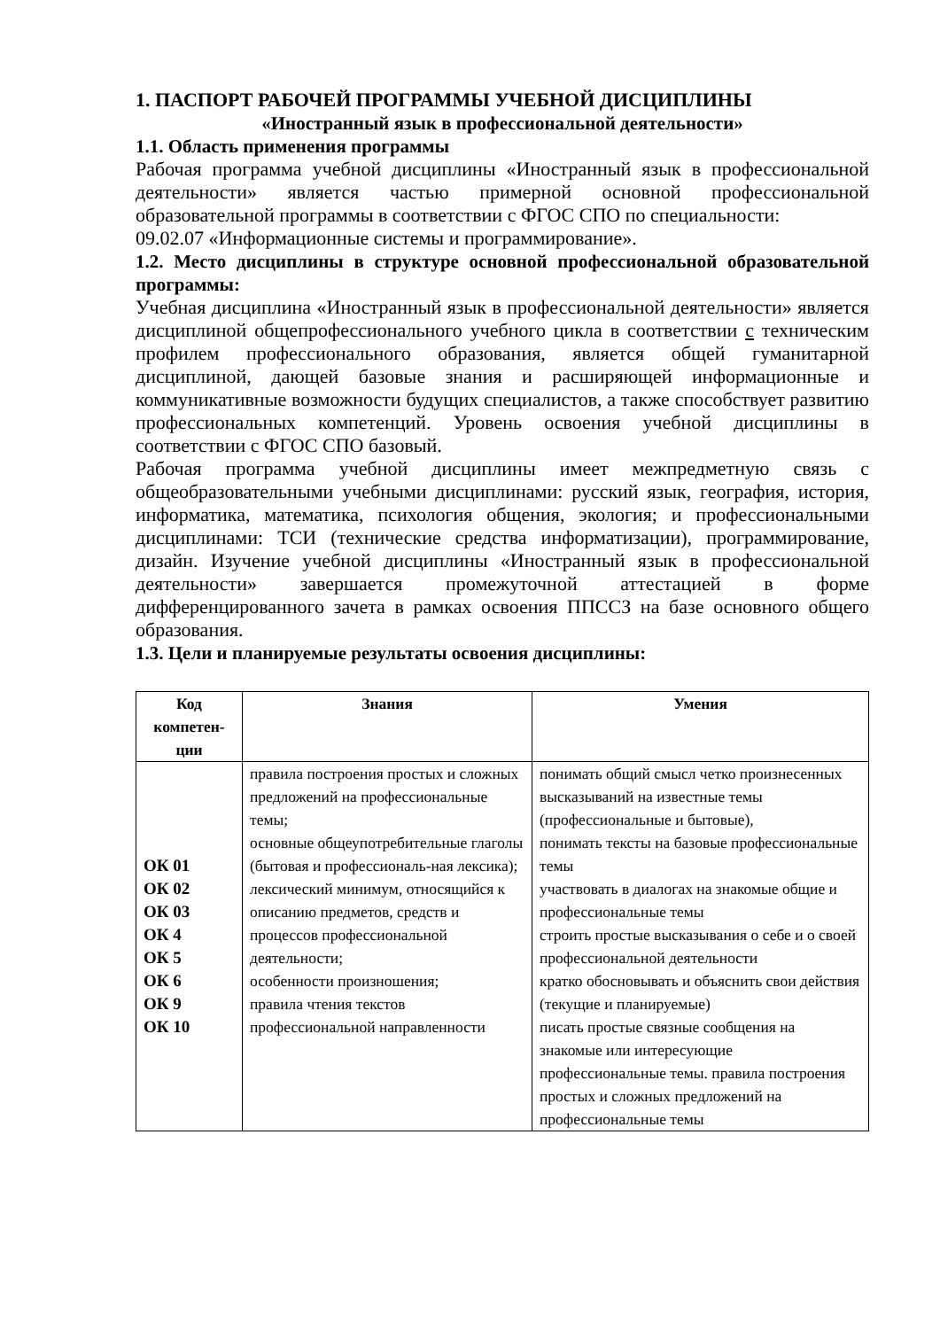1. ПАСПОРТ РАБОЧЕЙ ПРОГРАММЫ УЧЕБНОЙ ДИСЦИПЛИНЫ
«Иностранный язык в профессиональной деятельности»
1.1. Область применения программы
Рабочая программа учебной дисциплины «Иностранный язык в профессиональной деятельности» является частью примерной основной профессиональной образовательной программы в соответствии с ФГОС СПО по специальности:
09.02.07 «Информационные системы и программирование».
1.2. Место дисциплины в структуре основной профессиональной образовательной программы:
Учебная дисциплина «Иностранный язык в профессиональной деятельности» является дисциплиной общепрофессионального учебного цикла в соответствии с техническим профилем профессионального образования, является общей гуманитарной дисциплиной, дающей базовые знания и расширяющей информационные и коммуникативные возможности будущих специалистов, а также способствует развитию профессиональных компетенций. Уровень освоения учебной дисциплины в соответствии с ФГОС СПО базовый.
Рабочая программа учебной дисциплины имеет межпредметную связь с общеобразовательными учебными дисциплинами: русский язык, география, история, информатика, математика, психология общения, экология; и профессиональными дисциплинами: ТСИ (технические средства информатизации), программирование, дизайн. Изучение учебной дисциплины «Иностранный язык в профессиональной деятельности» завершается промежуточной аттестацией в форме дифференцированного зачета в рамках освоения ППССЗ на базе основного общего образования.
1.3. Цели и планируемые результаты освоения дисциплины:
| Код компетен-ции | Знания | Умения |
| --- | --- | --- |
| ОК 01 ОК 02 ОК 03 ОК 4 ОК 5 ОК 6 ОК 9 ОК 10 | правила построения простых и сложных предложений на профессиональные темы; основные общеупотребительные глаголы (бытовая и профессиональ-ная лексика); лексический минимум, относящийся к описанию предметов, средств и процессов профессиональной деятельности; особенности произношения; правила чтения текстов профессиональной направленности | понимать общий смысл четко произнесенных высказываний на известные темы (профессиональные и бытовые), понимать тексты на базовые профессиональные темы участвовать в диалогах на знакомые общие и профессиональные темы строить простые высказывания о себе и о своей профессиональной деятельности кратко обосновывать и объяснить свои действия (текущие и планируемые) писать простые связные сообщения на знакомые или интересующие профессиональные темы. правила построения простых и сложных предложений на профессиональные темы |